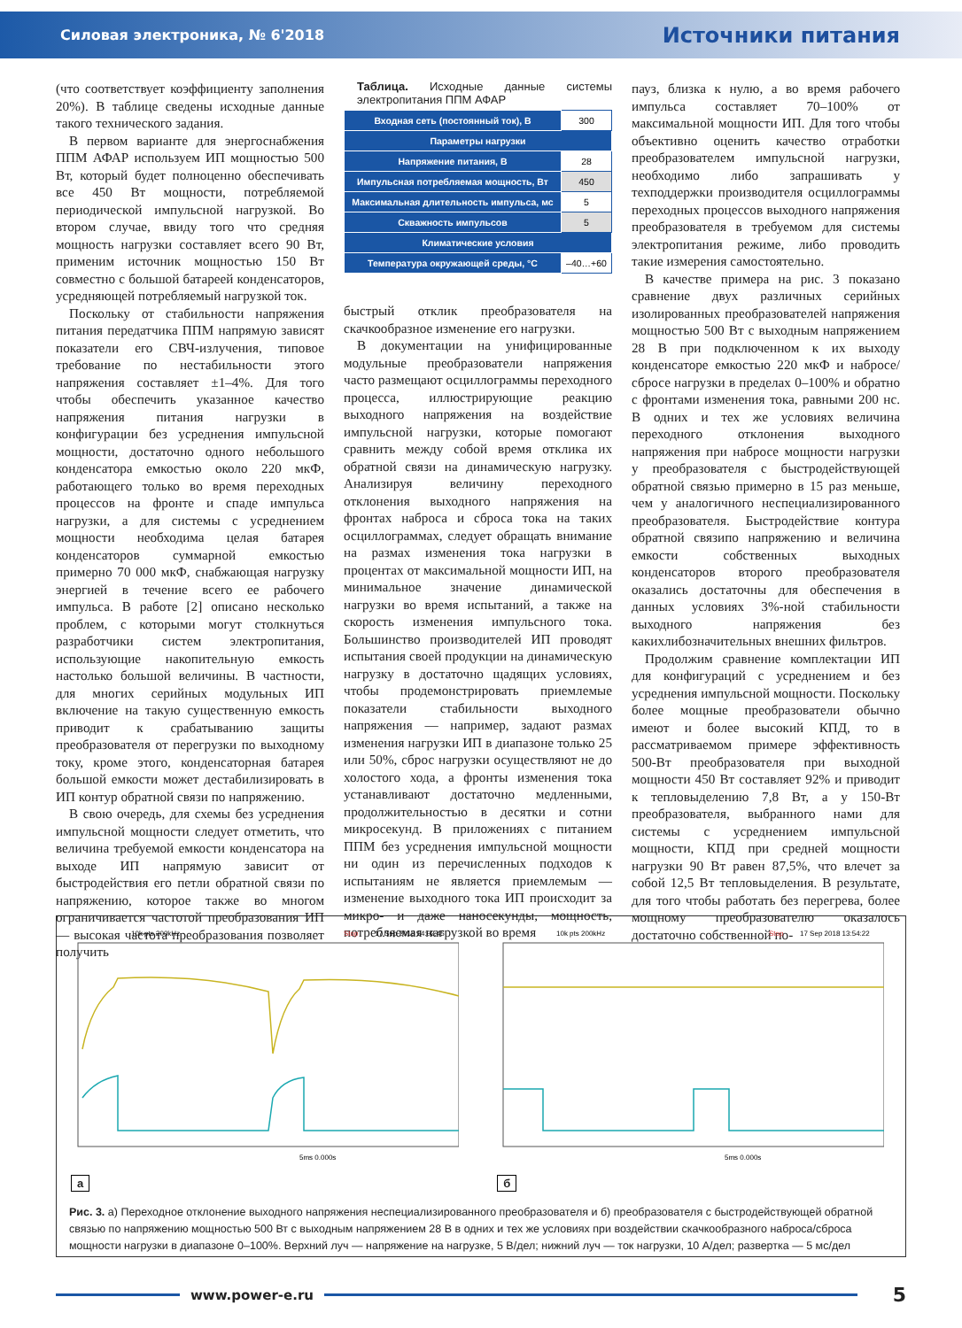Силовая электроника, № 6'2018 Источники питания
(что соответствует коэффициенту заполнения 20%). В таблице сведены исходные данные такого технического задания.
В первом варианте для энергоснабжения ППМ АФАР используем ИП мощностью 500 Вт, который будет полноценно обеспечивать все 450 Вт мощности, потребляемой периодической импульсной нагрузкой. Во втором случае, ввиду того что средняя мощность нагрузки составляет всего 90 Вт, применим источник мощностью 150 Вт совместно с большой батареей конденсаторов, усредняющей потребляемый нагрузкой ток.
Поскольку от стабильности напряжения питания передатчика ППМ напрямую зависят показатели его СВЧ-излучения, типовое требование по нестабильности этого напряжения составляет ±1–4%. Для того чтобы обеспечить указанное качество напряжения питания нагрузки в конфигурации без усреднения импульсной мощности, достаточно одного небольшого конденсатора емкостью около 220 мкФ, работающего только во время переходных процессов на фронте и спаде импульса нагрузки, а для системы с усреднением мощности необходима целая батарея конденсаторов суммарной емкостью примерно 70 000 мкФ, снабжающая нагрузку энергией в течение всего ее рабочего импульса. В работе [2] описано несколько проблем, с которыми могут столкнуться разработчики систем электропитания, использующие накопительную емкость настолько большой величины. В частности, для многих серийных модульных ИП включение на такую существенную емкость приводит к срабатыванию защиты преобразователя от перегрузки по выходному току, кроме этого, конденсаторная батарея большой емкости может дестабилизировать в ИП контур обратной связи по напряжению.
В свою очередь, для схемы без усреднения импульсной мощности следует отметить, что величина требуемой емкости конденсатора на выходе ИП напрямую зависит от быстродействия его петли обратной связи по напряжению, которое также во многом ограничивается частотой преобразования ИП — высокая частота преобразования позволяет получить
Таблица. Исходные данные системы электропитания ППМ АФАР
| Входная сеть (постоянный ток), В | 300 |
| Параметры нагрузки | |
| Напряжение питания, В | 28 |
| Импульсная потребляемая мощность, Вт | 450 |
| Максимальная длительность импульса, мс | 5 |
| Скважность импульсов | 5 |
| Климатические условия | |
| Температура окружающей среды, °С | –40…+60 |
быстрый отклик преобразователя на скачкообразное изменение его нагрузки.
В документации на унифицированные модульные преобразователи напряжения часто размещают осциллограммы переходного процесса, иллюстрирующие реакцию выходного напряжения на воздействие импульсной нагрузки, которые помогают сравнить между собой время отклика их обратной связи на динамическую нагрузку. Анализируя величину переходного отклонения выходного напряжения на фронтах наброса и сброса тока на таких осциллограммах, следует обращать внимание на размах изменения тока нагрузки в процентах от максимальной мощности ИП, на минимальное значение динамической нагрузки во время испытаний, а также на скорость изменения импульсного тока. Большинство производителей ИП проводят испытания своей продукции на динамическую нагрузку в достаточно щадящих условиях, чтобы продемонстрировать приемлемые показатели стабильности выходного напряжения — например, задают размах изменения нагрузки ИП в диапазоне только 25 или 50%, сброс нагрузки осуществляют не до холостого хода, а фронты изменения тока устанавливают достаточно медленными, продолжительностью в десятки и сотни микросекунд. В приложениях с питанием ППМ без усреднения импульсной мощности ни один из перечисленных подходов к испытаниям не является приемлемым — изменение выходного тока ИП происходит за микро- и даже наносекунды, мощность, потребляемая нагрузкой во время
пауз, близка к нулю, а во время рабочего импульса составляет 70–100% от максимальной мощности ИП. Для того чтобы объективно оценить качество отработки преобразователем импульсной нагрузки, необходимо либо запрашивать у техподдержки производителя осциллограммы переходных процессов выходного напряжения преобразователя в требуемом для системы электропитания режиме, либо проводить такие измерения самостоятельно.
В качестве примера на рис. 3 показано сравнение двух различных серийных изолированных преобразователей напряжения мощностью 500 Вт с выходным напряжением 28 В при подключенном к их выходу конденсаторе емкостью 220 мкФ и набросе/сбросе нагрузки в пределах 0–100% и обратно с фронтами изменения тока, равными 200 нс. В одних и тех же условиях величина переходного отклонения выходного напряжения при набросе мощности нагрузки у преобразователя с быстродействующей обратной связью примерно в 15 раз меньше, чем у аналогичного неспециализированного преобразователя. Быстродействие контура обратной связипо напряжению и величина емкости собственных выходных конденсаторов второго преобразователя оказались достаточны для обеспечения в данных условиях 3%-ной стабильности выходного напряжения без какихлибозначительных внешних фильтров.
Продолжим сравнение комплектации ИП для конфигураций с усреднением и без усреднения импульсной мощности. Поскольку более мощные преобразователи обычно имеют и более высокий КПД, то в рассматриваемом примере эффективность 500-Вт преобразователя при выходной мощности 450 Вт составляет 92% и приводит к тепловыделению 7,8 Вт, а у 150-Вт преобразователя, выбранного нами для системы с усреднением импульсной мощности, КПД при средней мощности нагрузки 90 Вт равен 87,5%, что влечет за собой 12,5 Вт тепловыделения. В результате, для того чтобы работать без перегрева, более мощному преобразователю оказалось достаточно собственной по-
10k pts 200kHz
Stop
17 Sep 2018 14:02:45
5ms 0.000s
10k pts 200kHz
Stop
17 Sep 2018 13:54:22
5ms 0.000s
а б
Рис. 3. а) Переходное отклонение выходного напряжения неспециализированного преобразователя и б) преобразователя с быстродействующей обратной связью по напряжению мощностью 500 Вт с выходным напряжением 28 В в одних и тех же условиях при воздействии скачкообразного наброса/сброса мощности нагрузки в диапазоне 0–100%. Верхний луч — напряжение на нагрузке, 5 В/дел; нижний луч — ток нагрузки, 10 А/дел; развертка — 5 мс/дел
www.power-e.ru
5